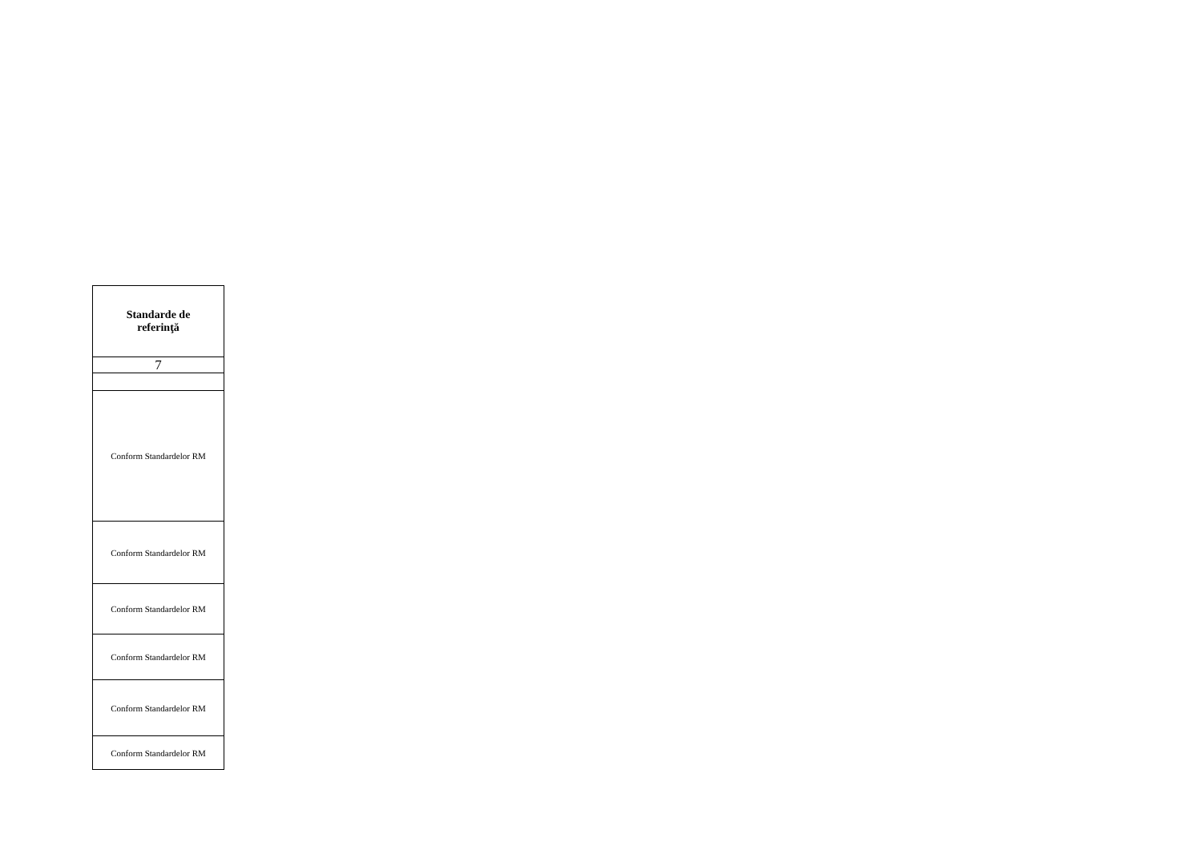| Standarde de referinţă |
| --- |
| 7 |
| Conform Standardelor RM |
| Conform Standardelor RM |
| Conform Standardelor RM |
| Conform Standardelor RM |
| Conform Standardelor RM |
| Conform Standardelor RM |